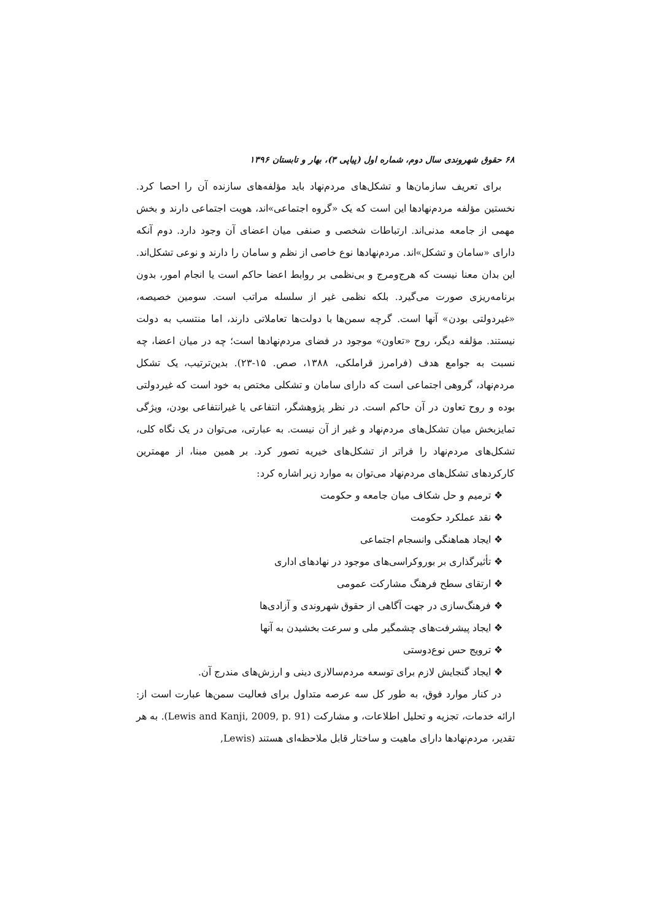۶۸ حقوق شهروندی سال دوم، شماره اول (پیاپی ۳)، بهار و تابستان ۱۳۹۶
برای تعریف سازمان‌ها و تشکل‌های مردم‌نهاد باید مؤلفه‌های سازنده آن را احصا کرد. نخستین مؤلفه مردم‌نهادها این است که یک «گروه اجتماعی»اند، هویت اجتماعی دارند و بخش مهمی از جامعه مدنی‌اند. ارتباطات شخصی و صنفی میان اعضای آن وجود دارد. دوم آنکه دارای «سامان و تشکل»اند. مردم‌نهادها نوع خاصی از نظم و سامان را دارند و نوعی تشکل‌اند. این بدان معنا نیست که هرج‌ومرج و بی‌نظمی بر روابط اعضا حاکم است یا انجام امور، بدون برنامه‌ریزی صورت می‌گیرد. بلکه نظمی غیر از سلسله مراتب است. سومین خصیصه، «غیردولتی بودن» آنها است. گرچه سمن‌ها با دولت‌ها تعاملاتی دارند، اما منتسب به دولت نیستند. مؤلفه دیگر، روح «تعاون» موجود در فضای مردم‌نهادها است؛ چه در میان اعضا، چه نسبت به جوامع هدف (فرامرز قراملکی، ۱۳۸۸، صص. ۱۵-۲۳). بدین‌ترتیب، یک تشکل مردم‌نهاد، گروهی اجتماعی است که دارای سامان و تشکلی مختص به خود است که غیردولتی بوده و روح تعاون در آن حاکم است. در نظر پژوهشگر، انتفاعی یا غیرانتفاعی بودن، ویژگی تمایزبخش میان تشکل‌های مردم‌نهاد و غیر از آن نیست. به عبارتی، می‌توان در یک نگاه کلی، تشکل‌های مردم‌نهاد را فراتر از تشکل‌های خیریه تصور کرد. بر همین مبنا، از مهمترین کارکردهای تشکل‌های مردم‌نهاد می‌توان به موارد زیر اشاره کرد:
❖ ترمیم و حل شکاف میان جامعه و حکومت
❖ نقد عملکرد حکومت
❖ ایجاد هماهنگی وانسجام اجتماعی
❖ تأثیرگذاری بر بوروکراسی‌های موجود در نهادهای اداری
❖ ارتقای سطح فرهنگ مشارکت عمومی
❖ فرهنگ‌سازی در جهت آگاهی از حقوق شهروندی و آزادی‌ها
❖ ایجاد پیشرفت‌های چشمگیر ملی و سرعت بخشیدن به آنها
❖ ترویج حس نوع‌دوستی
❖ ایجاد گنجایش لازم برای توسعه مردم‌سالاری دینی و ارزش‌های مندرج آن.
در کنار موارد فوق، به طور کل سه عرصه متداول برای فعالیت سمن‌ها عبارت است از: ارائه خدمات، تجزیه و تحلیل اطلاعات، و مشارکت (Lewis and Kanji, 2009, p. 91). به هر تقدیر، مردم‌نهادها دارای ماهیت و ساختار قابل ملاحظه‌ای هستند (Lewis,